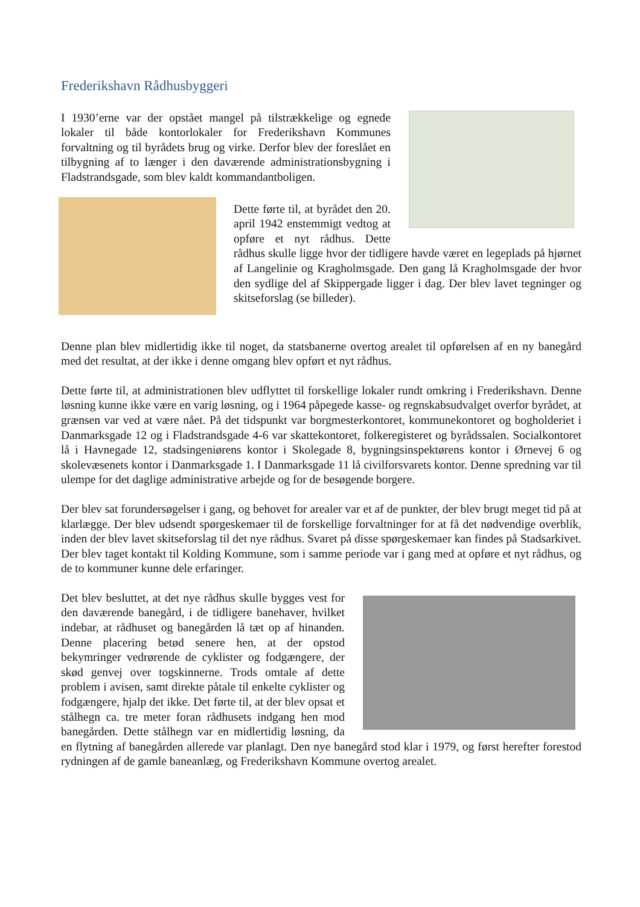Frederikshavn Rådhusbyggeri
I 1930’erne var der opstået mangel på tilstrækkelige og egnede lokaler til både kontorlokaler for Frederikshavn Kommunes forvaltning og til byrådets brug og virke. Derfor blev der foreslået en tilbygning af to længer i den daværende administrationsbygning i Fladstrandsgade, som blev kaldt kommandantboligen.
Dette førte til, at byrådet den 20. april 1942 enstemmigt vedtog at opføre et nyt rådhus. Dette rådhus skulle ligge hvor der tidligere havde været en legeplads på hjørnet af Langelinie og Kragholmsgade. Den gang lå Kragholmsgade der hvor den sydlige del af Skippergade ligger i dag. Der blev lavet tegninger og skitseforslag (se billeder).
Denne plan blev midlertidig ikke til noget, da statsbanerne overtog arealet til opførelsen af en ny banegård med det resultat, at der ikke i denne omgang blev opført et nyt rådhus.
Dette førte til, at administrationen blev udflyttet til forskellige lokaler rundt omkring i Frederikshavn. Denne løsning kunne ikke være en varig løsning, og i 1964 påpegede kasse- og regnskabsudvalget overfor byrådet, at grænsen var ved at være nået. På det tidspunkt var borgmesterkontoret, kommunekontoret og bogholderiet i Danmarksgade 12 og i Fladstrandsgade 4-6 var skattekontoret, folkeregisteret og byrådssalen. Socialkontoret lå i Havnegade 12, stadsingeniørens kontor i Skolegade 8, bygningsinspektørens kontor i Ørnevej 6 og skolevæsenets kontor i Danmarksgade 1. I Danmarksgade 11 lå civilforsvarets kontor. Denne spredning var til ulempe for det daglige administrative arbejde og for de besøgende borgere.
Der blev sat forundersøgelser i gang, og behovet for arealer var et af de punkter, der blev brugt meget tid på at klarlægge. Der blev udsendt spørgeskemaer til de forskellige forvaltninger for at få det nødvendige overblik, inden der blev lavet skitseforslag til det nye rådhus. Svaret på disse spørgeskemaer kan findes på Stadsarkivet. Der blev taget kontakt til Kolding Kommune, som i samme periode var i gang med at opføre et nyt rådhus, og de to kommuner kunne dele erfaringer.
Det blev besluttet, at det nye rådhus skulle bygges vest for den daværende banegård, i de tidligere banehaver, hvilket indebar, at rådhuset og banegården lå tæt op af hinanden. Denne placering betød senere hen, at der opstod bekymringer vedrørende de cyklister og fodgængere, der skød genvej over togskinnerne. Trods omtale af dette problem i avisen, samt direkte påtale til enkelte cyklister og fodgængere, hjalp det ikke. Det førte til, at der blev opsat et stålhegn ca. tre meter foran rådhusets indgang hen mod banegården. Dette stålhegn var en midlertidig løsning, da en flytning af banegården allerede var planlagt. Den nye banegård stod klar i 1979, og først herefter forestod rydningen af de gamle baneanlæg, og Frederikshavn Kommune overtog arealet.